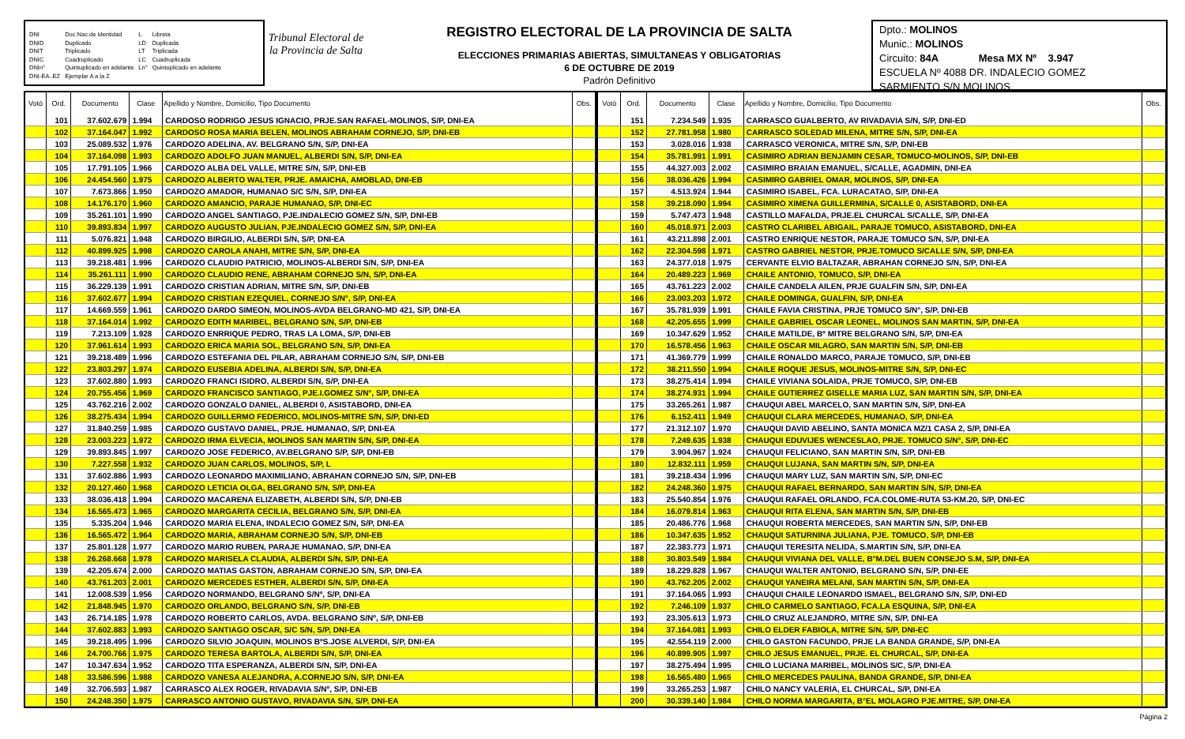| DNI | Doc.Nac.de Identidad | L | Libreta |
| DNID | Duplicado | LD | Duplicada |
| DNIT | Triplicado | LT | Triplicada |
| DNIC | Cuadruplicado | LC | Cuadruplicada |
| DNIn° | Quintuplicado en adelante | Ln° | Quintuplicado en adelante |
| DNI-EA..EZ | Ejemplar A a la Z | | |
Tribunal Electoral de la Provincia de Salta
REGISTRO ELECTORAL DE LA PROVINCIA DE SALTA
ELECCIONES PRIMARIAS ABIERTAS, SIMULTANEAS Y OBLIGATORIAS
6 DE OCTUBRE DE 2019
Padrón Definitivo
Dpto.: MOLINOS
Munic.: MOLINOS
Circuito: 84A Mesa MX Nº 3.947
ESCUELA Nº 4088 DR. INDALECIO GOMEZ
SARMIENTO S/N MOLINOS
| Votó | Ord. | Documento | Clase | Apellido y Nombre, Domicilio, Tipo Documento | Obs. |
| --- | --- | --- | --- | --- | --- |
| | 101 | 37.602.679 | 1.994 | CARDOSO RODRIGO JESUS IGNACIO, PRJE.SAN RAFAEL-MOLINOS, S/P, DNI-EA | |
| | 102 | 37.164.047 | 1.992 | CARDOSO ROSA MARIA BELEN, MOLINOS ABRAHAM CORNEJO, S/P, DNI-EB | |
| | 103 | 25.089.532 | 1.976 | CARDOZO ADELINA, AV. BELGRANO S/N, S/P, DNI-EA | |
| | 104 | 37.164.098 | 1.993 | CARDOZO ADOLFO JUAN MANUEL, ALBERDI S/N, S/P, DNI-EA | |
| | 105 | 17.791.105 | 1.966 | CARDOZO ALBA DEL VALLE, MITRE S/N, S/P, DNI-EB | |
| | 106 | 24.454.560 | 1.975 | CARDOZO ALBERTO WALTER, PRJE. AMAICHA, AMOBLAD, DNI-EB | |
| | 107 | 7.673.866 | 1.950 | CARDOZO AMADOR, HUMANAO S/C S/N, S/P, DNI-EA | |
| | 108 | 14.176.170 | 1.960 | CARDOZO AMANCIO, PARAJE HUMANAO, S/P, DNI-EC | |
| | 109 | 35.261.101 | 1.990 | CARDOZO ANGEL SANTIAGO, PJE.INDALECIO GOMEZ S/N, S/P, DNI-EB | |
| | 110 | 39.893.834 | 1.997 | CARDOZO AUGUSTO JULIAN, PJE.INDALECIO GOMEZ S/N, S/P, DNI-EA | |
| | 111 | 5.076.821 | 1.948 | CARDOZO BIRGILIO, ALBERDI S/N, S/P, DNI-EA | |
| | 112 | 40.899.925 | 1.998 | CARDOZO CAROLA ANAHI, MITRE S/N, S/P, DNI-EA | |
| | 113 | 39.218.481 | 1.996 | CARDOZO CLAUDIO PATRICIO, MOLINOS-ALBERDI S/N, S/P, DNI-EA | |
| | 114 | 35.261.111 | 1.990 | CARDOZO CLAUDIO RENE, ABRAHAM CORNEJO S/N, S/P, DNI-EA | |
| | 115 | 36.229.139 | 1.991 | CARDOZO CRISTIAN ADRIAN, MITRE S/N, S/P, DNI-EB | |
| | 116 | 37.602.677 | 1.994 | CARDOZO CRISTIAN EZEQUIEL, CORNEJO S/N°, S/P, DNI-EA | |
| | 117 | 14.669.559 | 1.961 | CARDOZO DARDO SIMEON, MOLINOS-AVDA BELGRANO-MD 421, S/P, DNI-EA | |
| | 118 | 37.164.014 | 1.992 | CARDOZO EDITH MARIBEL, BELGRANO S/N, S/P, DNI-EB | |
| | 119 | 7.213.109 | 1.928 | CARDOZO ENRRIQUE PEDRO, TRAS LA LOMA, S/P, DNI-EB | |
| | 120 | 37.961.614 | 1.993 | CARDOZO ERICA MARIA SOL, BELGRANO S/N, S/P, DNI-EA | |
| | 121 | 39.218.489 | 1.996 | CARDOZO ESTEFANIA DEL PILAR, ABRAHAM CORNEJO S/N, S/P, DNI-EB | |
| | 122 | 23.803.297 | 1.974 | CARDOZO EUSEBIA ADELINA, ALBERDI S/N, S/P, DNI-EA | |
| | 123 | 37.602.880 | 1.993 | CARDOZO FRANCI ISIDRO, ALBERDI S/N, S/P, DNI-EA | |
| | 124 | 20.755.456 | 1.969 | CARDOZO FRANCISCO SANTIAGO, PJE.I.GOMEZ S/N°, S/P, DNI-EA | |
| | 125 | 43.762.216 | 2.002 | CARDOZO GONZALO DANIEL, ALBERDI 0, ASISTABORD, DNI-EA | |
| | 126 | 38.275.434 | 1.994 | CARDOZO GUILLERMO FEDERICO, MOLINOS-MITRE S/N, S/P, DNI-ED | |
| | 127 | 31.840.259 | 1.985 | CARDOZO GUSTAVO DANIEL, PRJE. HUMANAO, S/P, DNI-EA | |
| | 128 | 23.003.223 | 1.972 | CARDOZO IRMA ELVECIA, MOLINOS SAN MARTIN S/N, S/P, DNI-EA | |
| | 129 | 39.893.845 | 1.997 | CARDOZO JOSE FEDERICO, AV.BELGRANO S/P, S/P, DNI-EB | |
| | 130 | 7.227.558 | 1.932 | CARDOZO JUAN CARLOS, MOLINOS, S/P, L | |
| | 131 | 37.602.886 | 1.993 | CARDOZO LEONARDO MAXIMILIANO, ABRAHAN CORNEJO S/N, S/P, DNI-EB | |
| | 132 | 20.127.460 | 1.968 | CARDOZO LETICIA OLGA, BELGRANO S/N, S/P, DNI-EA | |
| | 133 | 38.036.418 | 1.994 | CARDOZO MACARENA ELIZABETH, ALBERDI S/N, S/P, DNI-EB | |
| | 134 | 16.565.473 | 1.965 | CARDOZO MARGARITA CECILIA, BELGRANO S/N, S/P, DNI-EA | |
| | 135 | 5.335.204 | 1.946 | CARDOZO MARIA ELENA, INDALECIO GOMEZ S/N, S/P, DNI-EA | |
| | 136 | 16.565.472 | 1.964 | CARDOZO MARIA, ABRAHAM CORNEJO S/N, S/P, DNI-EB | |
| | 137 | 25.801.128 | 1.977 | CARDOZO MARIO RUBEN, PARAJE HUMANAO, S/P, DNI-EA | |
| | 138 | 26.268.668 | 1.978 | CARDOZO MARISELA CLAUDIA, ALBERDI S/N, S/P, DNI-EA | |
| | 139 | 42.205.674 | 2.000 | CARDOZO MATIAS GASTON, ABRAHAM CORNEJO S/N, S/P, DNI-EA | |
| | 140 | 43.761.203 | 2.001 | CARDOZO MERCEDES ESTHER, ALBERDI S/N, S/P, DNI-EA | |
| | 141 | 12.008.539 | 1.956 | CARDOZO NORMANDO, BELGRANO S/Nº, S/P, DNI-EA | |
| | 142 | 21.848.945 | 1.970 | CARDOZO ORLANDO, BELGRANO S/N, S/P, DNI-EB | |
| | 143 | 26.714.185 | 1.978 | CARDOZO ROBERTO CARLOS, AVDA. BELGRANO S/Nº, S/P, DNI-EB | |
| | 144 | 37.602.883 | 1.993 | CARDOZO SANTIAGO OSCAR, S/C S/N, S/P, DNI-EA | |
| | 145 | 39.218.495 | 1.996 | CARDOZO SILVIO JOAQUIN, MOLINOS BºS.JOSE ALVERDI, S/P, DNI-EA | |
| | 146 | 24.700.766 | 1.975 | CARDOZO TERESA BARTOLA, ALBERDI S/N, S/P, DNI-EA | |
| | 147 | 10.347.634 | 1.952 | CARDOZO TITA ESPERANZA, ALBERDI S/N, S/P, DNI-EA | |
| | 148 | 33.586.596 | 1.988 | CARDOZO VANESA ALEJANDRA, A.CORNEJO S/N, S/P, DNI-EA | |
| | 149 | 32.706.593 | 1.987 | CARRASCO ALEX ROGER, RIVADAVIA S/Nº, S/P, DNI-EB | |
| | 150 | 24.248.350 | 1.975 | CARRASCO ANTONIO GUSTAVO, RIVADAVIA S/N, S/P, DNI-EA | |
| Votó | Ord. | Documento | Clase | Apellido y Nombre, Domicilio, Tipo Documento | Obs. |
| --- | --- | --- | --- | --- | --- |
| | 151 | 7.234.549 | 1.935 | CARRASCO GUALBERTO, AV RIVADAVIA S/N, S/P, DNI-ED | |
| | 152 | 27.781.958 | 1.980 | CARRASCO SOLEDAD MILENA, MITRE S/N, S/P, DNI-EA | |
| | 153 | 3.028.016 | 1.938 | CARRASCO VERONICA, MITRE S/N, S/P, DNI-EB | |
| | 154 | 35.781.991 | 1.991 | CASIMIRO ADRIAN BENJAMIN CESAR, TOMUCO-MOLINOS, S/P, DNI-EB | |
| | 155 | 44.327.003 | 2.002 | CASIMIRO BRAIAN EMANUEL, S/CALLE, AGADMIN, DNI-EA | |
| | 156 | 38.036.426 | 1.994 | CASIMIRO GABRIEL OMAR, MOLINOS, S/P, DNI-EA | |
| | 157 | 4.513.924 | 1.944 | CASIMIRO ISABEL, FCA. LURACATAO, S/P, DNI-EA | |
| | 158 | 39.218.090 | 1.994 | CASIMIRO XIMENA GUILLERMINA, S/CALLE 0, ASISTABORD, DNI-EA | |
| | 159 | 5.747.473 | 1.948 | CASTILLO MAFALDA, PRJE.EL CHURCAL S/CALLE, S/P, DNI-EA | |
| | 160 | 45.018.971 | 2.003 | CASTRO CLARIBEL ABIGAIL, PARAJE TOMUCO, ASISTABORD, DNI-EA | |
| | 161 | 43.211.898 | 2.001 | CASTRO ENRIQUE NESTOR, PARAJE TOMUCO S/N, S/P, DNI-EA | |
| | 162 | 22.304.598 | 1.971 | CASTRO GABRIEL NESTOR, PRJE.TOMUCO S/CALLE S/N, S/P, DNI-EA | |
| | 163 | 24.377.018 | 1.975 | CERVANTE ELVIO BALTAZAR, ABRAHAN CORNEJO S/N, S/P, DNI-EA | |
| | 164 | 20.489.223 | 1.969 | CHAILE ANTONIO, TOMUCO, S/P, DNI-EA | |
| | 165 | 43.761.223 | 2.002 | CHAILE CANDELA AILEN, PRJE GUALFIN S/N, S/P, DNI-EA | |
| | 166 | 23.003.203 | 1.972 | CHAILE DOMINGA, GUALFIN, S/P, DNI-EA | |
| | 167 | 35.781.939 | 1.991 | CHAILE FAVIA CRISTINA, PRJE TOMUCO S/N°, S/P, DNI-EB | |
| | 168 | 42.205.655 | 1.999 | CHAILE GABRIEL OSCAR LEONEL, MOLINOS SAN MARTIN, S/P, DNI-EA | |
| | 169 | 10.347.629 | 1.952 | CHAILE MATILDE, Bº MITRE BELGRANO S/N, S/P, DNI-EA | |
| | 170 | 16.578.456 | 1.963 | CHAILE OSCAR MILAGRO, SAN MARTIN S/N, S/P, DNI-EB | |
| | 171 | 41.369.779 | 1.999 | CHAILE RONALDO MARCO, PARAJE TOMUCO, S/P, DNI-EB | |
| | 172 | 38.211.550 | 1.994 | CHAILE ROQUE JESUS, MOLINOS-MITRE S/N, S/P, DNI-EC | |
| | 173 | 38.275.414 | 1.994 | CHAILE VIVIANA SOLAIDA, PRJE TOMUCO, S/P, DNI-EB | |
| | 174 | 38.274.931 | 1.994 | CHAILE GUTIERREZ GISELLE MARIA LUZ, SAN MARTIN S/N, S/P, DNI-EA | |
| | 175 | 33.265.261 | 1.987 | CHAUQUI ABEL MARCELO, SAN MARTIN S/N, S/P, DNI-EA | |
| | 176 | 6.152.411 | 1.949 | CHAUQUI CLARA MERCEDES, HUMANAO, S/P, DNI-EA | |
| | 177 | 21.312.107 | 1.970 | CHAUQUI DAVID ABELINO, SANTA MONICA MZ/1 CASA 2, S/P, DNI-EA | |
| | 178 | 7.249.635 | 1.938 | CHAUQUI EDUVIJES WENCESLAO, PRJE. TOMUCO S/N°, S/P, DNI-EC | |
| | 179 | 3.904.967 | 1.924 | CHAUQUI FELICIANO, SAN MARTIN S/N, S/P, DNI-EB | |
| | 180 | 12.832.111 | 1.959 | CHAUQUI LUJANA, SAN MARTIN S/N, S/P, DNI-EA | |
| | 181 | 39.218.434 | 1.996 | CHAUQUI MARY LUZ, SAN MARTIN S/N, S/P, DNI-EC | |
| | 182 | 24.248.360 | 1.975 | CHAUQUI RAFAEL BERNARDO, SAN MARTIN S/N, S/P, DNI-EA | |
| | 183 | 25.540.854 | 1.976 | CHAUQUI RAFAEL ORLANDO, FCA.COLOME-RUTA 53-KM.20, S/P, DNI-EC | |
| | 184 | 16.079.814 | 1.963 | CHAUQUI RITA ELENA, SAN MARTIN S/N, S/P, DNI-EB | |
| | 185 | 20.486.776 | 1.968 | CHAUQUI ROBERTA MERCEDES, SAN MARTIN S/N, S/P, DNI-EB | |
| | 186 | 10.347.635 | 1.952 | CHAUQUI SATURNINA JULIANA, PJE. TOMUCO, S/P, DNI-EB | |
| | 187 | 22.383.773 | 1.971 | CHAUQUI TERESITA NELIDA, S.MARTIN S/N, S/P, DNI-EA | |
| | 188 | 30.803.549 | 1.984 | CHAUQUI VIVIANA DEL VALLE, B°M.DEL BUEN CONSEJO S.M, S/P, DNI-EA | |
| | 189 | 18.229.828 | 1.967 | CHAUQUI WALTER ANTONIO, BELGRANO S/N, S/P, DNI-EE | |
| | 190 | 43.762.205 | 2.002 | CHAUQUI YANEIRA MELANI, SAN MARTIN S/N, S/P, DNI-EA | |
| | 191 | 37.164.065 | 1.993 | CHAUQUI CHAILE LEONARDO ISMAEL, BELGRANO S/N, S/P, DNI-ED | |
| | 192 | 7.246.109 | 1.937 | CHILO CARMELO SANTIAGO, FCA.LA ESQUINA, S/P, DNI-EA | |
| | 193 | 23.305.613 | 1.973 | CHILO CRUZ ALEJANDRO, MITRE S/N, S/P, DNI-EA | |
| | 194 | 37.164.081 | 1.993 | CHILO ELDER FABIOLA, MITRE S/N, S/P, DNI-EC | |
| | 195 | 42.554.119 | 2.000 | CHILO GASTON FACUNDO, PRJE LA BANDA GRANDE, S/P, DNI-EA | |
| | 196 | 40.899.905 | 1.997 | CHILO JESUS EMANUEL, PRJE. EL CHURCAL, S/P, DNI-EA | |
| | 197 | 38.275.494 | 1.995 | CHILO LUCIANA MARIBEL, MOLINOS S/C, S/P, DNI-EA | |
| | 198 | 16.565.480 | 1.965 | CHILO MERCEDES PAULINA, BANDA GRANDE, S/P, DNI-EA | |
| | 199 | 33.265.253 | 1.987 | CHILO NANCY VALERIA, EL CHURCAL, S/P, DNI-EA | |
| | 200 | 30.339.140 | 1.984 | CHILO NORMA MARGARITA, B°EL MOLAGRO PJE.MITRE, S/P, DNI-EA | |
Página 2